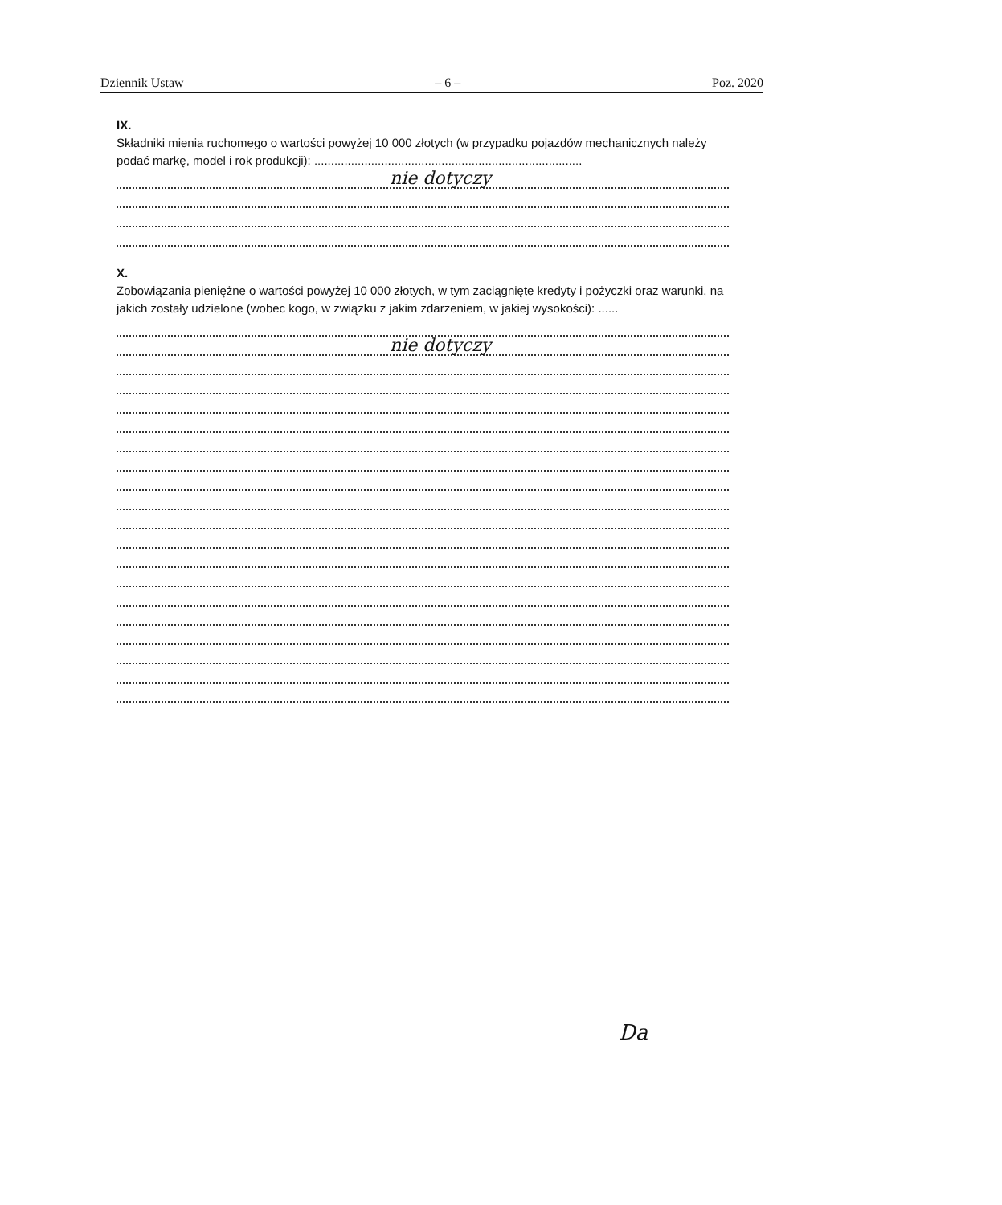Dziennik Ustaw – 6 – Poz. 2020
IX.
Składniki mienia ruchomego o wartości powyżej 10 000 złotych (w przypadku pojazdów mechanicznych należy podać markę, model i rok produkcji): ................................................................................
nie dotyczy
X.
Zobowiązania pieniężne o wartości powyżej 10 000 złotych, w tym zaciągnięte kredyty i pożyczki oraz warunki, na jakich zostały udzielone (wobec kogo, w związku z jakim zdarzeniem, w jakiej wysokości): ......
nie dotyczy
Da